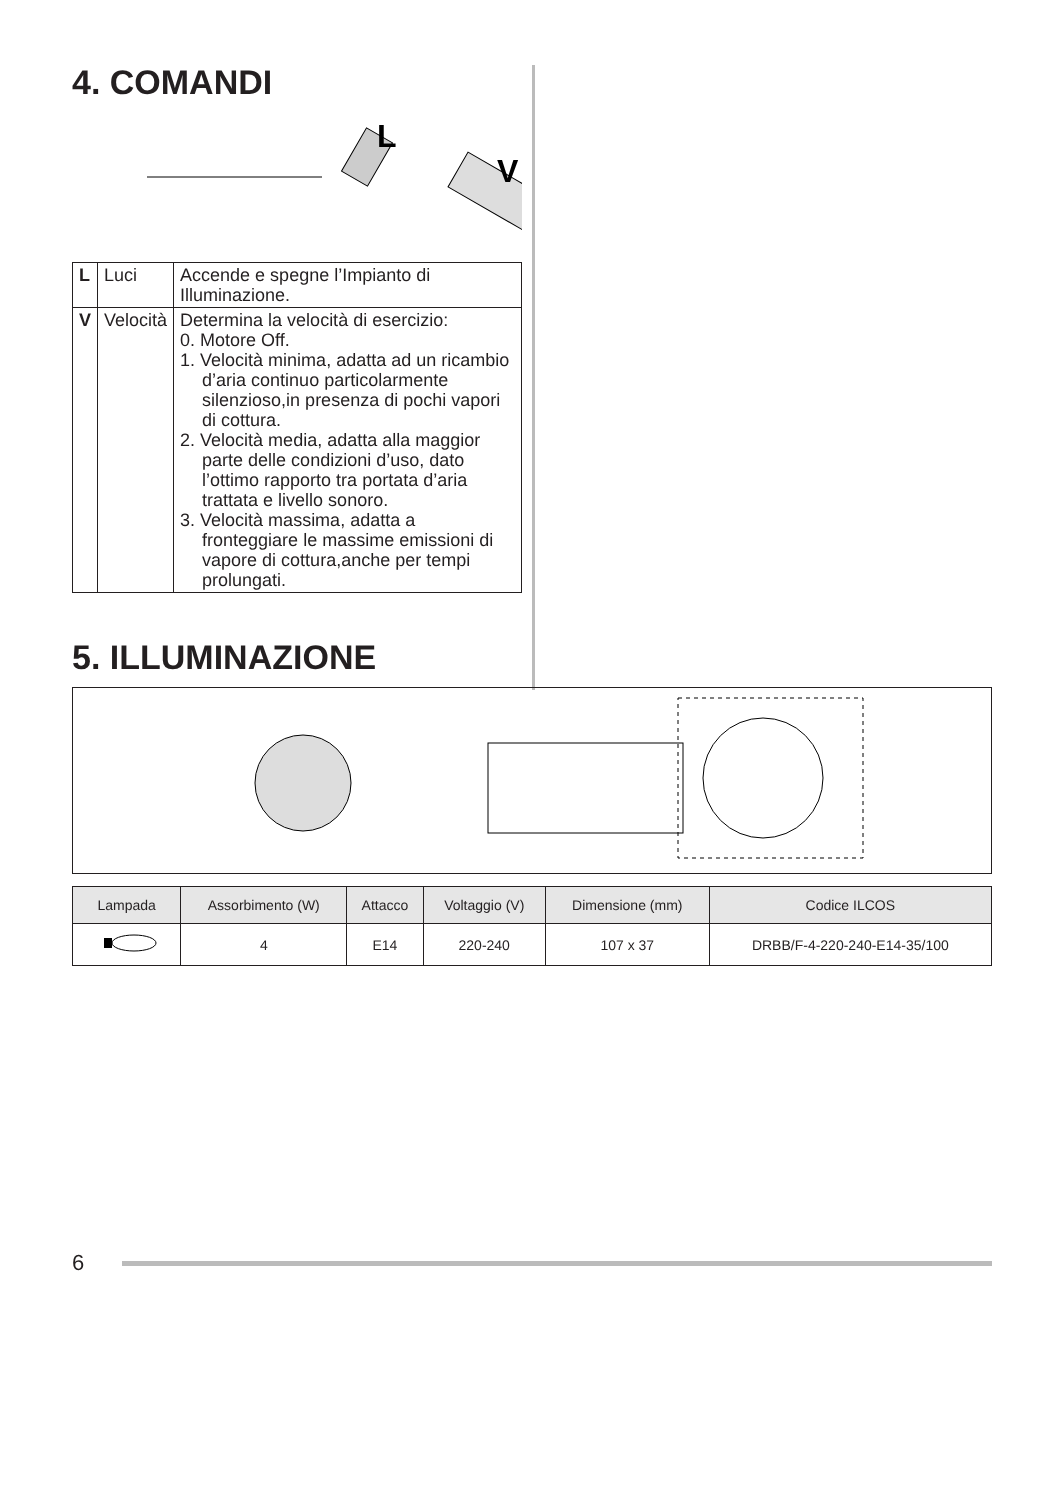4. COMANDI
L
V
| L | Luci | Accende e spegne l’Impianto di Illuminazione. |
| V | Velocità | Determina la velocità di esercizio: 0. Motore Off. 1. Velocità minima, adatta ad un ricambio d’aria continuo particolarmente silenzioso,in presenza di pochi vapori di cottura. 2. Velocità media, adatta alla maggior parte delle condizioni d’uso, dato l’ottimo rapporto tra portata d’aria trattata e livello sonoro. 3. Velocità massima, adatta a fronteggiare le massime emissioni di vapore di cottura,anche per tempi prolungati. |
5. ILLUMINAZIONE
| Lampada | Assorbimento (W) | Attacco | Voltaggio (V) | Dimensione (mm) | Codice ILCOS |
| --- | --- | --- | --- | --- | --- |
| | 4 | E14 | 220-240 | 107 x 37 | DRBB/F-4-220-240-E14-35/100 |
6